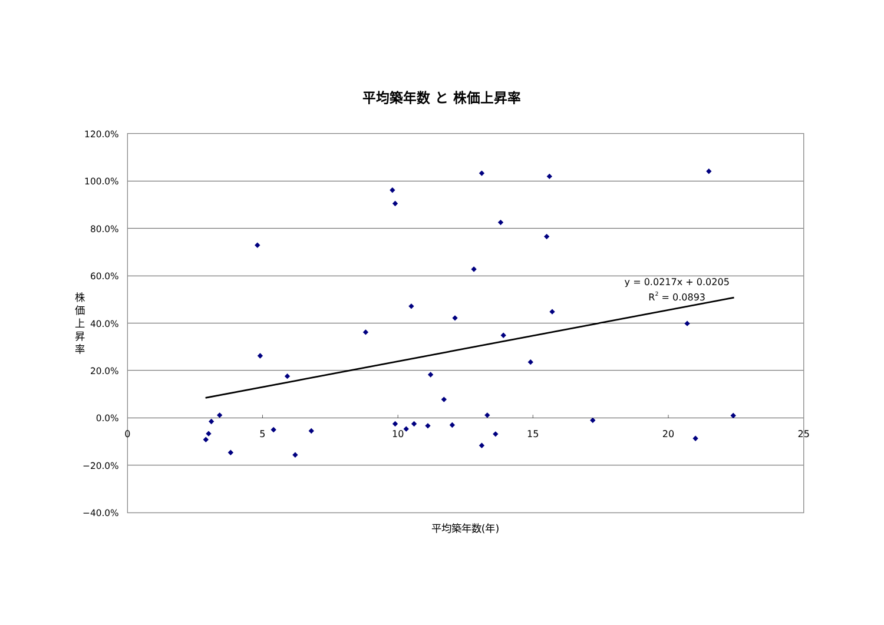平均築年数 と 株価上昇率
120.0%
100.0%
80.0%
60.0%
40.0%
20.0%
0.0%
−20.0%
−40.0%
0
5
10
15
20
25
株
価
上
昇
率
平均築年数(年)
y = 0.0217x + 0.0205
R2 = 0.0893